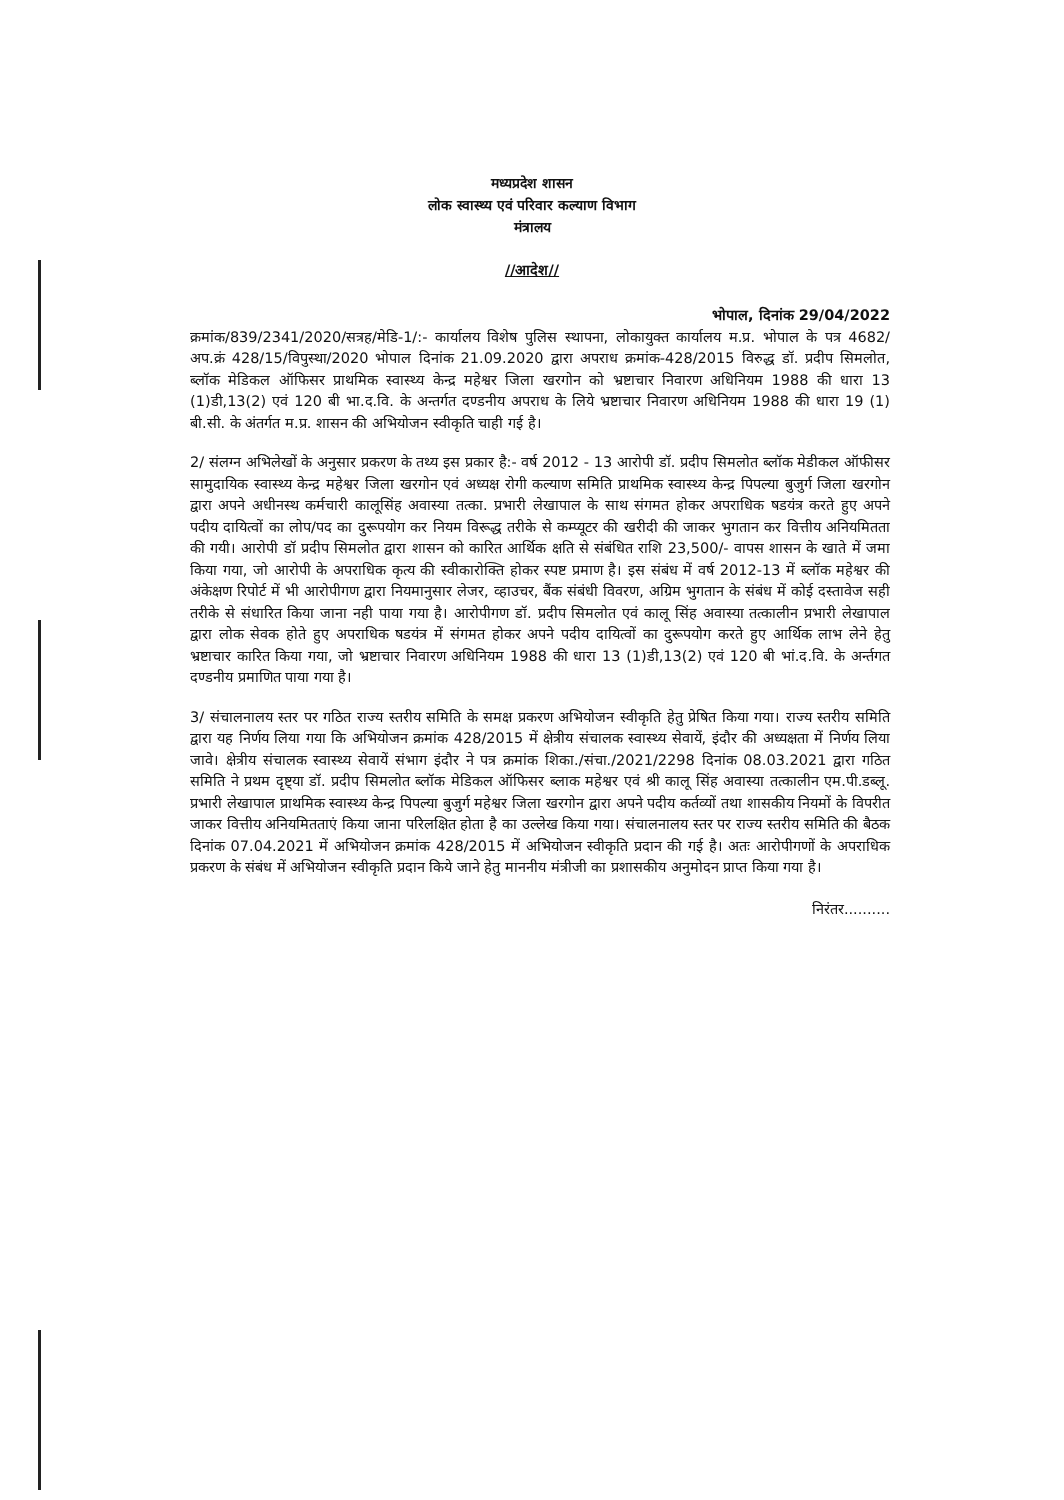मध्यप्रदेश शासन
लोक स्वास्थ्य एवं परिवार कल्याण विभाग
मंत्रालय
//आदेश//
भोपाल, दिनांक 29/04/2022
क्रमांक/839/2341/2020/सत्रह/मेडि-1/:- कार्यालय विशेष पुलिस स्थापना, लोकायुक्त कार्यालय म.प्र. भोपाल के पत्र 4682/अप.क्रं 428/15/विपुस्था/2020 भोपाल दिनांक 21.09.2020 द्वारा अपराध क्रमांक-428/2015 विरुद्ध डॉ. प्रदीप सिमलोत, ब्लॉक मेडिकल ऑफिसर प्राथमिक स्वास्थ्य केन्द्र महेश्वर जिला खरगोन को भ्रष्टाचार निवारण अधिनियम 1988 की धारा 13 (1)डी,13(2) एवं 120 बी भा.द.वि. के अन्तर्गत दण्डनीय अपराध के लिये भ्रष्टाचार निवारण अधिनियम 1988 की धारा 19 (1) बी.सी. के अंतर्गत म.प्र. शासन की अभियोजन स्वीकृति चाही गई है।
2/ संलग्न अभिलेखों के अनुसार प्रकरण के तथ्य इस प्रकार है:- वर्ष 2012 - 13 आरोपी डॉ. प्रदीप सिमलोत ब्लॉक मेडीकल ऑफीसर सामुदायिक स्वास्थ्य केन्द्र महेश्वर जिला खरगोन एवं अध्यक्ष रोगी कल्याण समिति प्राथमिक स्वास्थ्य केन्द्र पिपल्या बुजुर्ग जिला खरगोन द्वारा अपने अधीनस्थ कर्मचारी कालूसिंह अवास्या तत्का. प्रभारी लेखापाल के साथ संगमत होकर अपराधिक षडयंत्र करते हुए अपने पदीय दायित्वों का लोप/पद का दुरूपयोग कर नियम विरूद्ध तरीके से कम्प्यूटर की खरीदी की जाकर भुगतान कर वित्तीय अनियमितता की गयी। आरोपी डॉ प्रदीप सिमलोत द्वारा शासन को कारित आर्थिक क्षति से संबंधित राशि 23,500/- वापस शासन के खाते में जमा किया गया, जो आरोपी के अपराधिक कृत्य की स्वीकारोक्ति होकर स्पष्ट प्रमाण है। इस संबंध में वर्ष 2012-13 में ब्लॉक महेश्वर की अंकेक्षण रिपोर्ट में भी आरोपीगण द्वारा नियमानुसार लेजर, व्हाउचर, बैंक संबंधी विवरण, अग्रिम भुगतान के संबंध में कोई दस्तावेज सही तरीके से संधारित किया जाना नही पाया गया है। आरोपीगण डॉ. प्रदीप सिमलोत एवं कालू सिंह अवास्या तत्कालीन प्रभारी लेखापाल द्वारा लोक सेवक होते हुए अपराधिक षडयंत्र में संगमत होकर अपने पदीय दायित्वों का दुरूपयोग करते हुए आर्थिक लाभ लेने हेतु भ्रष्टाचार कारित किया गया, जो भ्रष्टाचार निवारण अधिनियम 1988 की धारा 13 (1)डी,13(2) एवं 120 बी भां.द.वि. के अर्न्तगत दण्डनीय प्रमाणित पाया गया है।
3/ संचालनालय स्तर पर गठित राज्य स्तरीय समिति के समक्ष प्रकरण अभियोजन स्वीकृति हेतु प्रेषित किया गया। राज्य स्तरीय समिति द्वारा यह निर्णय लिया गया कि अभियोजन क्रमांक 428/2015 में क्षेत्रीय संचालक स्वास्थ्य सेवायें, इंदौर की अध्यक्षता में निर्णय लिया जावे। क्षेत्रीय संचालक स्वास्थ्य सेवायें संभाग इंदौर ने पत्र क्रमांक शिका./संचा./2021/2298 दिनांक 08.03.2021 द्वारा गठित समिति ने प्रथम दृष्ट्या डॉ. प्रदीप सिमलोत ब्लॉक मेडिकल ऑफिसर ब्लाक महेश्वर एवं श्री कालू सिंह अवास्या तत्कालीन एम.पी.डब्लू. प्रभारी लेखापाल प्राथमिक स्वास्थ्य केन्द्र पिपल्या बुजुर्ग महेश्वर जिला खरगोन द्वारा अपने पदीय कर्तव्यों तथा शासकीय नियमों के विपरीत जाकर वित्तीय अनियमितताएं किया जाना परिलक्षित होता है का उल्लेख किया गया। संचालनालय स्तर पर राज्य स्तरीय समिति की बैठक दिनांक 07.04.2021 में अभियोजन क्रमांक 428/2015 में अभियोजन स्वीकृति प्रदान की गई है। अतः आरोपीगणों के अपराधिक प्रकरण के संबंध में अभियोजन स्वीकृति प्रदान किये जाने हेतु माननीय मंत्रीजी का प्रशासकीय अनुमोदन प्राप्त किया गया है।
निरंतर..........